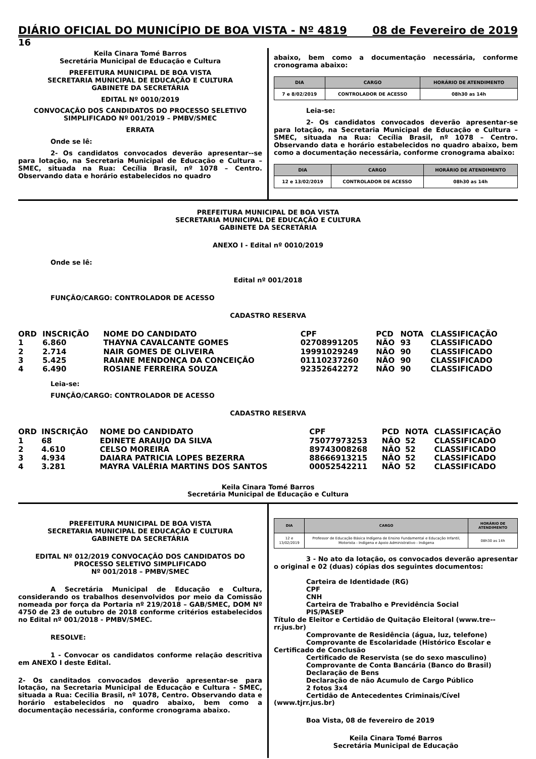DIÁRIO OFICIAL DO MUNICÍPIO DE BOA VISTA - Nº 4819 08 de Fevereiro de 2019
16
Keila Cinara Tomé Barros
Secretária Municipal de Educação e Cultura
PREFEITURA MUNICIPAL DE BOA VISTA
SECRETARIA MUNICIPAL DE EDUCAÇÃO E CULTURA
GABINETE DA SECRETÁRIA
EDITAL Nº 0010/2019
CONVOCAÇÃO DOS CANDIDATOS DO PROCESSO SELETIVO SIMPLIFICADO Nº 001/2019 – PMBV/SMEC
ERRATA
Onde se lê:
2- Os candidatos convocados deverão apresentar--se para lotação, na Secretaria Municipal de Educação e Cultura – SMEC, situada na Rua: Cecília Brasil, nº 1078 – Centro. Observando data e horário estabelecidos no quadro
abaixo, bem como a documentação necessária, conforme cronograma abaixo:
| DIA | CARGO | HORÁRIO DE ATENDIMENTO |
| --- | --- | --- |
| 7 e 8/02/2019 | CONTROLADOR DE ACESSO | 08h30 as 14h |
Leia-se:
2- Os candidatos convocados deverão apresentar-se para lotação, na Secretaria Municipal de Educação e Cultura – SMEC, situada na Rua: Cecília Brasil, nº 1078 – Centro. Observando data e horário estabelecidos no quadro abaixo, bem como a documentação necessária, conforme cronograma abaixo:
| DIA | CARGO | HORÁRIO DE ATENDIMENTO |
| --- | --- | --- |
| 12 e 13/02/2019 | CONTROLADOR DE ACESSO | 08h30 as 14h |
PREFEITURA MUNICIPAL DE BOA VISTA
SECRETARIA MUNICIPAL DE EDUCAÇÃO E CULTURA
GABINETE DA SECRETÁRIA
ANEXO I - Edital nº 0010/2019
Onde se lê:
Edital nº 001/2018
FUNÇÃO/CARGO: CONTROLADOR DE ACESSO
CADASTRO RESERVA
| ORD | INSCRIÇÃO | NOME DO CANDIDATO | CPF | PCD | NOTA | CLASSIFICAÇÃO |
| --- | --- | --- | --- | --- | --- | --- |
| 1 | 6.860 | THAYNA CAVALCANTE GOMES | 02708991205 | NÃO | 93 | CLASSIFICADO |
| 2 | 2.714 | NAIR GOMES DE OLIVEIRA | 19991029249 | NÃO | 90 | CLASSIFICADO |
| 3 | 5.425 | RAIANE MENDONÇA DA CONCEIÇÃO | 01110237260 | NÃO | 90 | CLASSIFICADO |
| 4 | 6.490 | ROSIANE FERREIRA SOUZA | 92352642272 | NÃO | 90 | CLASSIFICADO |
Leia-se:
FUNÇÃO/CARGO: CONTROLADOR DE ACESSO
CADASTRO RESERVA
| ORD | INSCRIÇÃO | NOME DO CANDIDATO | CPF | PCD | NOTA | CLASSIFICAÇÃO |
| --- | --- | --- | --- | --- | --- | --- |
| 1 | 68 | EDINETE ARAUJO DA SILVA | 75077973253 | NÃO | 52 | CLASSIFICADO |
| 2 | 4.610 | CELSO MOREIRA | 89743008268 | NÃO | 52 | CLASSIFICADO |
| 3 | 4.934 | DAIARA PATRICIA LOPES BEZERRA | 88666913215 | NÃO | 52 | CLASSIFICADO |
| 4 | 3.281 | MAYRA VALÉRIA MARTINS DOS SANTOS | 00052542211 | NÃO | 52 | CLASSIFICADO |
Keila Cinara Tomé Barros
Secretária Municipal de Educação e Cultura
PREFEITURA MUNICIPAL DE BOA VISTA
SECRETARIA MUNICIPAL DE EDUCAÇÃO E CULTURA
GABINETE DA SECRETÁRIA
EDITAL Nº 012/2019 CONVOCAÇÃO DOS CANDIDATOS DO PROCESSO SELETIVO SIMPLIFICADO
Nº 001/2018 – PMBV/SMEC
A Secretária Municipal de Educação e Cultura, considerando os trabalhos desenvolvidos por meio da Comissão nomeada por força da Portaria nº 219/2018 – GAB/SMEC, DOM Nº 4750 de 23 de outubro de 2018 conforme critérios estabelecidos no Edital nº 001/2018 - PMBV/SMEC.
RESOLVE:
1 - Convocar os candidatos conforme relação descritiva em ANEXO I deste Edital.
2- Os canditados convocados deverão apresentar-se para lotação, na Secretaria Municipal de Educação e Cultura - SMEC, situada a Rua: Cecilia Brasil, nº 1078, Centro. Observando data e horário estabelecidos no quadro abaixo, bem como a documentação necessária, conforme cronograma abaixo.
| DIA | CARGO | HORÁRIO DE ATENDIMENTO |
| --- | --- | --- |
| 12 e 13/02/2019 | Professor de Educação Básica Indígena de Ensino Fundamental e Educação Infantil, Motorista - Indígena e Apoio Administrativo - Indigena | 08h30 as 14h |
3 - No ato da lotação, os convocados deverão apresentar o original e 02 (duas) cópias dos seguintes documentos:
Carteira de Identidade (RG)
CPF
CNH
Carteira de Trabalho e Previdência Social
PIS/PASEP
Título de Eleitor e Certidão de Quitação Eleitoral (www.tre--rr.jus.br)
Comprovante de Residência (água, luz, telefone)
Comprovante de Escolaridade (Histórico Escolar e Certificado de Conclusão
Certificado de Reservista (se do sexo masculino)
Comprovante de Conta Bancária (Banco do Brasil)
Declaração de Bens
Declaração de não Acumulo de Cargo Público
2 fotos 3x4
Certidão de Antecedentes Criminais/Cível (www.tjrr.jus.br)
Boa Vista, 08 de fevereiro de 2019
Keila Cinara Tomé Barros
Secretária Municipal de Educação